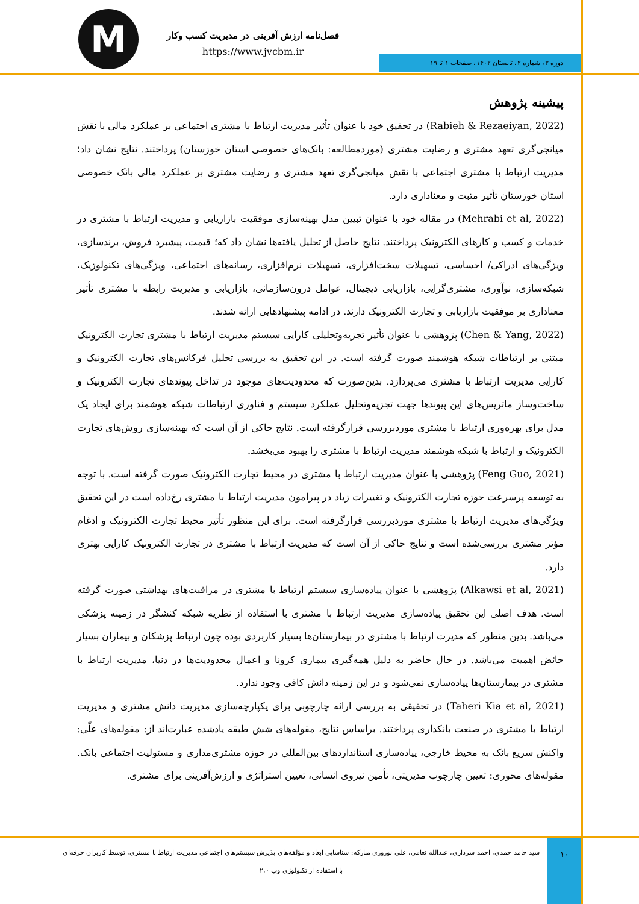M
فصل‌نامه ارزش آفرینی در مدیریت کسب وکار
https://www.jvcbm.ir
دوره ۳، شماره ۲، تابستان ۱۴۰۲، صفحات ۱ تا ۱۹
پیشینه پژوهش
(Rabieh & Rezaeiyan, 2022) در تحقیق خود با عنوان تأثیر مدیریت ارتباط با مشتری اجتماعی بر عملکرد مالی با نقش میانجی‌گری تعهد مشتری و رضایت مشتری (موردمطالعه: بانک‌های خصوصی استان خوزستان) پرداختند. نتایج نشان داد؛ مدیریت ارتباط با مشتری اجتماعی با نقش میانجی‌گری تعهد مشتری و رضایت مشتری بر عملکرد مالی بانک خصوصی استان خوزستان تأثیر مثبت و معناداری دارد.
(Mehrabi et al, 2022) در مقاله خود با عنوان تبیین مدل بهینه‌سازی موفقیت بازاریابی و مدیریت ارتباط با مشتری در خدمات و کسب و کارهای الکترونیک پرداختند. نتایج حاصل از تحلیل یافته‌ها نشان داد که؛ قیمت، پیشبرد فروش، برندسازی، ویژگی‌های ادراکی/ احساسی، تسهیلات سخت‌افزاری، تسهیلات نرم‌افزاری، رسانه‌های اجتماعی، ویژگی‌های تکنولوژیک، شبکه‌سازی، نوآوری، مشتری‌گرایی، بازاریابی دیجیتال، عوامل درون‌سازمانی، بازاریابی و مدیریت رابطه با مشتری تأثیر معناداری بر موفقیت بازاریابی و تجارت الکترونیک دارند. در ادامه پیشنهادهایی ارائه شدند.
(Chen & Yang, 2022) پژوهشی با عنوان تأثیر تجزیه‌وتحلیلی کارایی سیستم مدیریت ارتباط با مشتری تجارت الکترونیک مبتنی بر ارتباطات شبکه هوشمند صورت گرفته است. در این تحقیق به بررسی تحلیل فرکانس‌های تجارت الکترونیک و کارایی مدیریت ارتباط با مشتری می‌پردازد. بدین‌صورت که محدودیت‌های موجود در تداخل پیوندهای تجارت الکترونیک و ساخت‌وساز ماتریس‌های این پیوندها جهت تجزیه‌وتحلیل عملکرد سیستم و فناوری ارتباطات شبکه هوشمند برای ایجاد یک مدل برای بهره‌وری ارتباط با مشتری موردبررسی قرارگرفته است. نتایج حاکی از آن است که بهینه‌سازی روش‌های تجارت الکترونیک و ارتباط با شبکه هوشمند مدیریت ارتباط با مشتری را بهبود می‌بخشد.
(Feng Guo, 2021) پژوهشی با عنوان مدیریت ارتباط با مشتری در محیط تجارت الکترونیک صورت گرفته است. با توجه به توسعه پرسرعت حوزه تجارت الکترونیک و تغییرات زیاد در پیرامون مدیریت ارتباط با مشتری رخ‌داده است در این تحقیق ویژگی‌های مدیریت ارتباط با مشتری موردبررسی قرارگرفته است. برای این منظور تأثیر محیط تجارت الکترونیک و ادغام مؤثر مشتری بررسی‌شده است و نتایج حاکی از آن است که مدیریت ارتباط با مشتری در تجارت الکترونیک کارایی بهتری دارد.
(Alkawsi et al, 2021) پژوهشی با عنوان پیاده‌سازی سیستم ارتباط با مشتری در مراقبت‌های بهداشتی صورت گرفته است. هدف اصلی این تحقیق پیاده‌سازی مدیریت ارتباط با مشتری با استفاده از نظریه شبکه کنشگر در زمینه پزشکی می‌باشد. بدین منظور که مدیرت ارتباط با مشتری در بیمارستان‌ها بسیار کاربردی بوده چون ارتباط پزشکان و بیماران بسیار حائض اهمیت می‌باشد. در حال حاضر به دلیل همه‌گیری بیماری کرونا و اعمال محدودیت‌ها در دنیا، مدیریت ارتباط با مشتری در بیمارستان‌ها پیاده‌سازی نمی‌شود و در این زمینه دانش کافی وجود ندارد.
(Taheri Kia et al, 2021) در تحقیقی به بررسی ارائه چارچوبی برای یکپارچه‌سازی مدیریت دانش مشتری و مدیریت ارتباط با مشتری در صنعت بانکداری پرداختند. براساس نتایج، مقوله‌های شش طبقه یادشده عبارت‌اند از: مقوله‌های علّی: واکنش سریع بانک به محیط خارجی، پیاده‌سازی استانداردهای بین‌المللی در حوزه مشتری‌مداری و مسئولیت اجتماعی بانک. مقوله‌های محوری: تعیین چارچوب مدیریتی، تأمین نیروی انسانی، تعیین استراتژی و ارزش‌آفرینی برای مشتری.
سید حامد حمدی، احمد سرداری، عبدالله نعامی، علی نوروزی مبارکه: شناسایی ابعاد و مؤلفه‌های پذیرش سیستم‌های اجتماعی مدیریت ارتباط با مشتری، توسط کاربران حرفه‌ای با استفاده از تکنولوژی وب ۲،۰
۱۰